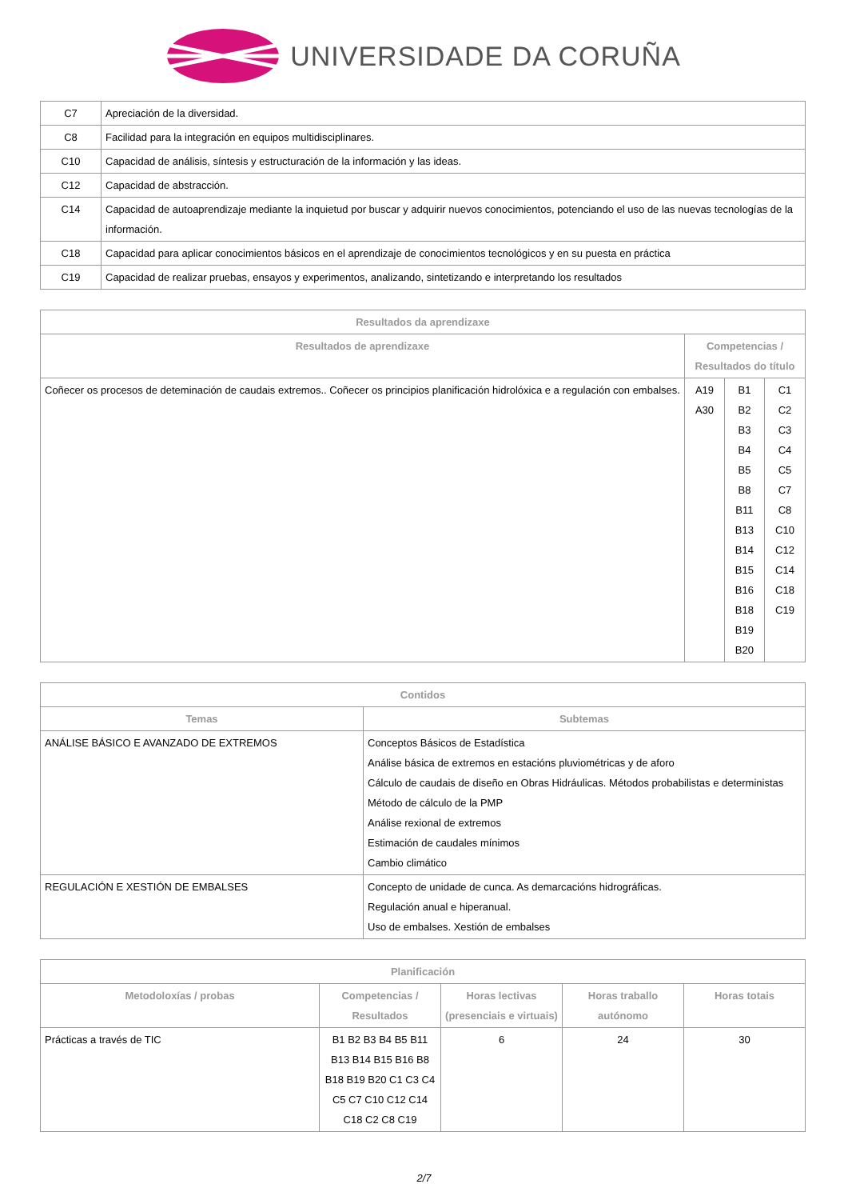UNIVERSIDADE DA CORUÑA
| C7 | Apreciación de la diversidad. |
| C8 | Facilidad para la integración en equipos multidisciplinares. |
| C10 | Capacidad de análisis, síntesis y estructuración de la información y las ideas. |
| C12 | Capacidad de abstracción. |
| C14 | Capacidad de autoaprendizaje mediante la inquietud por buscar y adquirir nuevos conocimientos, potenciando el uso de las nuevas tecnologías de la información. |
| C18 | Capacidad para aplicar conocimientos básicos en el aprendizaje de conocimientos tecnológicos y en su puesta en práctica |
| C19 | Capacidad de realizar pruebas, ensayos y experimentos, analizando, sintetizando e interpretando los resultados |
| Resultados da aprendizaxe | | | |
| --- | --- | --- | --- |
| Resultados de aprendizaxe | Competencias / Resultados do título | | |
| Coñecer os procesos de deteminación de caudais extremos.. Coñecer os principios planificación hidrolóxica e a regulación con embalses. | A19 A30 | B1 B2 B3 B4 B5 B8 B11 B13 B14 B15 B16 B18 B19 B20 | C1 C2 C3 C4 C5 C7 C8 C10 C12 C14 C18 C19 |
| Contidos | |
| --- | --- |
| Temas | Subtemas |
| ANÁLISE BÁSICO E AVANZADO DE EXTREMOS | Conceptos Básicos de Estadística Análise básica de extremos en estacións pluviométricas y de aforo Cálculo de caudais de diseño en Obras Hidráulicas. Métodos probabilistas e deterministas Método de cálculo de la PMP Análise rexional de extremos Estimación de caudales mínimos Cambio climático |
| REGULACIÓN E XESTIÓN DE EMBALSES | Concepto de unidade de cunca. As demarcacións hidrográficas. Regulación anual e hiperanual. Uso de embalses. Xestión de embalses |
| Planificación | | | | |
| --- | --- | --- | --- | --- |
| Metodoloxías / probas | Competencias / Resultados | Horas lectivas (presenciais e virtuais) | Horas traballo autónomo | Horas totais |
| Prácticas a través de TIC | B1 B2 B3 B4 B5 B11 B13 B14 B15 B16 B8 B18 B19 B20 C1 C3 C4 C5 C7 C10 C12 C14 C18 C2 C8 C19 | 6 | 24 | 30 |
2/7